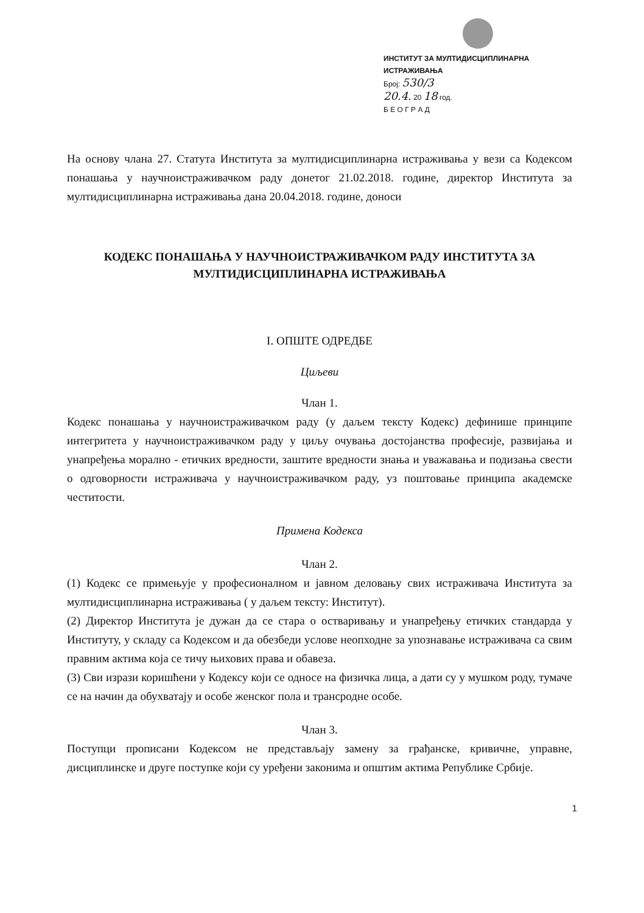ИНСТИТУТ ЗА МУЛТИДИСЦИПЛИНАРНА ИСТРАЖИВАЊА
Број: 530/3
20.4. 20 18 год.
Б Е О Г Р А Д
На основу члана 27. Статута Института за мултидисциплинарна истраживања у вези са Кодексом понашања у научноистраживачком раду донетог 21.02.2018. године, директор Института за мултидисциплинарна истраживања дана 20.04.2018. године, доноси
КОДЕКС ПОНАШАЊА У НАУЧНОИСТРАЖИВАЧКОМ РАДУ ИНСТИТУТА ЗА МУЛТИДИСЦИПЛИНАРНА ИСТРАЖИВАЊА
I. ОПШТЕ ОДРЕДБЕ
Циљеви
Члан 1.
Кодекс понашања у научноистраживачком раду (у даљем тексту Кодекс) дефинише принципе интегритета у научноистраживачком раду у циљу очувања достојанства професије, развијања и унапређења морално - етичких вредности, заштите вредности знања и уважавања и подизања свести о одговорности истраживача у научноистраживачком раду, уз поштовање принципа академске честитости.
Примена Кодекса
Члан 2.
(1) Кодекс се примењује у професионалном и јавном деловању свих истраживача Института за мултидисциплинарна истраживања ( у даљем тексту: Институт).
(2) Директор Института је дужан да се стара о остваривању и унапређењу етичких стандарда у Институту, у складу са Кодексом и да обезбеди услове неопходне за упознавање истраживача са свим правним актима која се тичу њихових права и обавеза.
(3) Сви изрази коришћени у Кодексу који се односе на физичка лица, а дати су у мушком роду, тумаче се на начин да обухватају и особе женског пола и трансродне особе.
Члан 3.
Поступци прописани Кодексом не представљају замену за грађанске, кривичне, управне, дисциплинске и друге поступке који су уређени законима и општим актима Републике Србије.
1